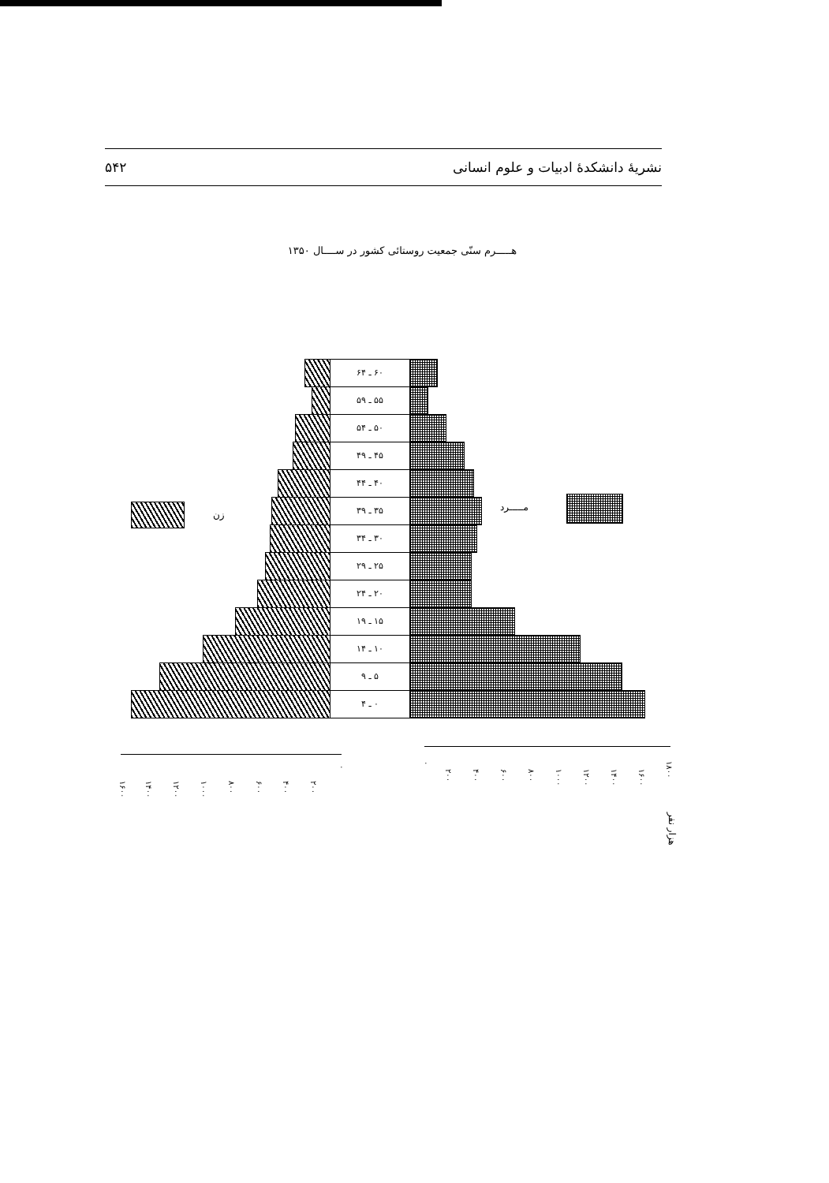نشریهٔ دانشکدهٔ ادبیات و علوم انسانی ۵۴۲
هـــــرم سنّی جمعیت روستائی کشور در ســــال ۱۳۵۰
۶۰ ـ ۶۴
۵۵ ـ ۵۹
۵۰ ـ ۵۴
۴۵ ـ ۴۹
۴۰ ـ ۴۴
۳۵ ـ ۳۹
۳۰ ـ ۳۴
۲۵ ـ ۲۹
۲۰ ـ ۲۴
۱۵ ـ ۱۹
۱۰ ـ ۱۴
۵ ـ ۹
۰ ـ ۴
زن
مـــــرد
۱۶۰۰
۱۴۰۰
۱۲۰۰
۱۰۰۰
۸۰۰
۶۰۰
۴۰۰
۲۰۰
۰
۰
۲۰۰
۴۰۰
۶۰۰
۸۰۰
۱۰۰۰
۱۲۰۰
۱۴۰۰
۱۶۰۰
۱۸۰۰
هزار نفر